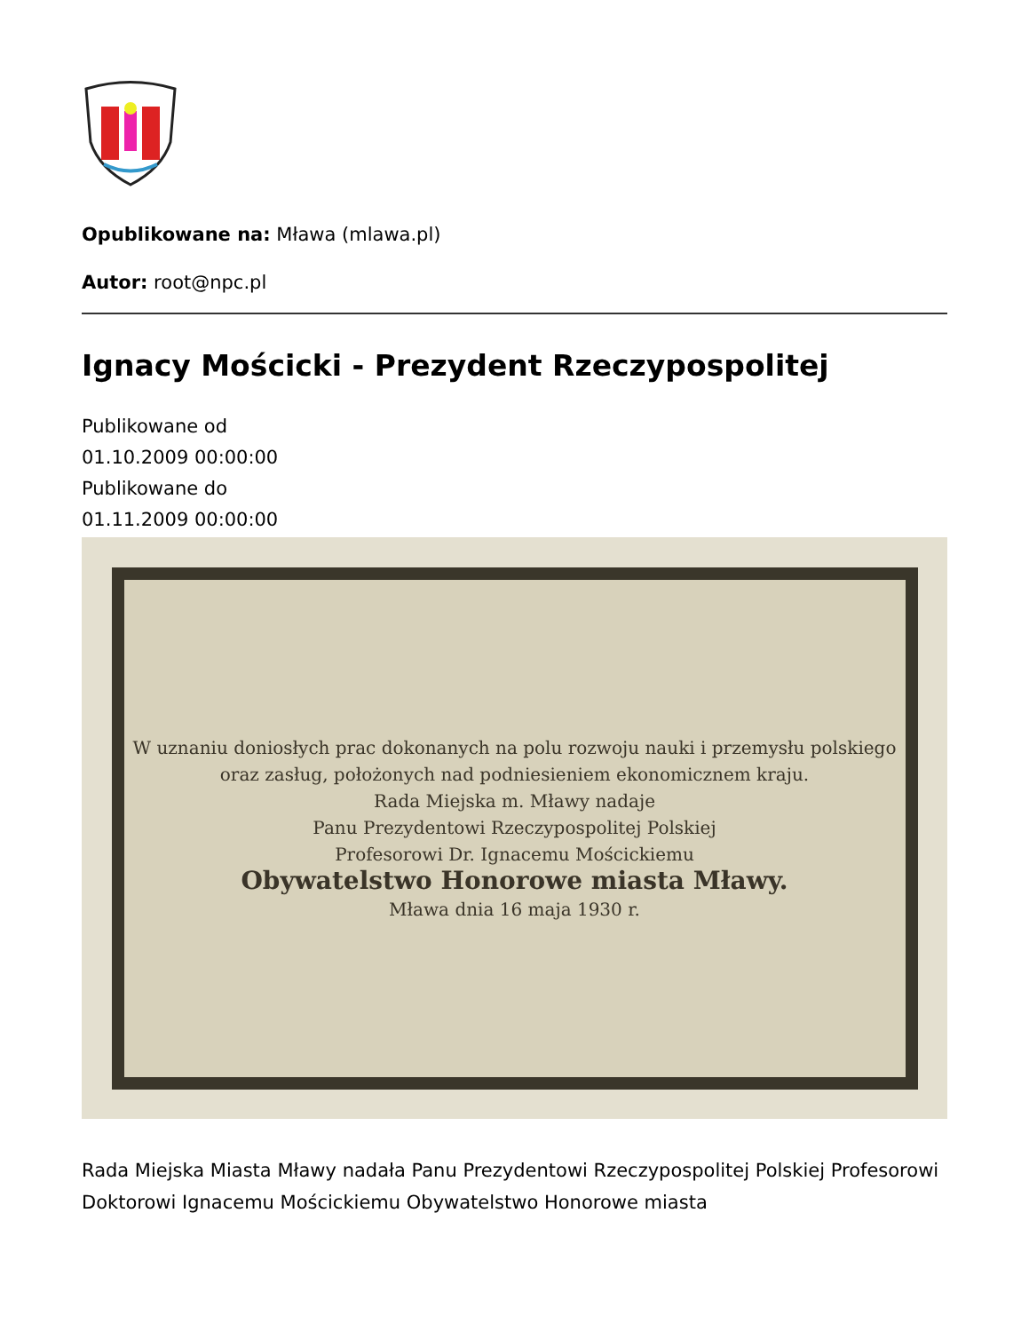Opublikowane na: Mława (mlawa.pl)
Autor: root@npc.pl
Ignacy Mościcki - Prezydent Rzeczypospolitej
Publikowane od
01.10.2009 00:00:00
Publikowane do
01.11.2009 00:00:00
W uznaniu doniosłych prac dokonanych na polu rozwoju nauki i przemysłu polskiego oraz zasług, położonych nad podniesieniem ekonomicznem kraju.
Rada Miejska m. Mławy nadaje
Panu Prezydentowi Rzeczypospolitej Polskiej
Profesorowi Dr. Ignacemu Mościckiemu
Obywatelstwo Honorowe miasta Mławy.
Mława dnia 16 maja 1930 r.
Rada Miejska Miasta Mławy nadała Panu Prezydentowi Rzeczypospolitej Polskiej Profesorowi Doktorowi Ignacemu Mościckiemu Obywatelstwo Honorowe miasta